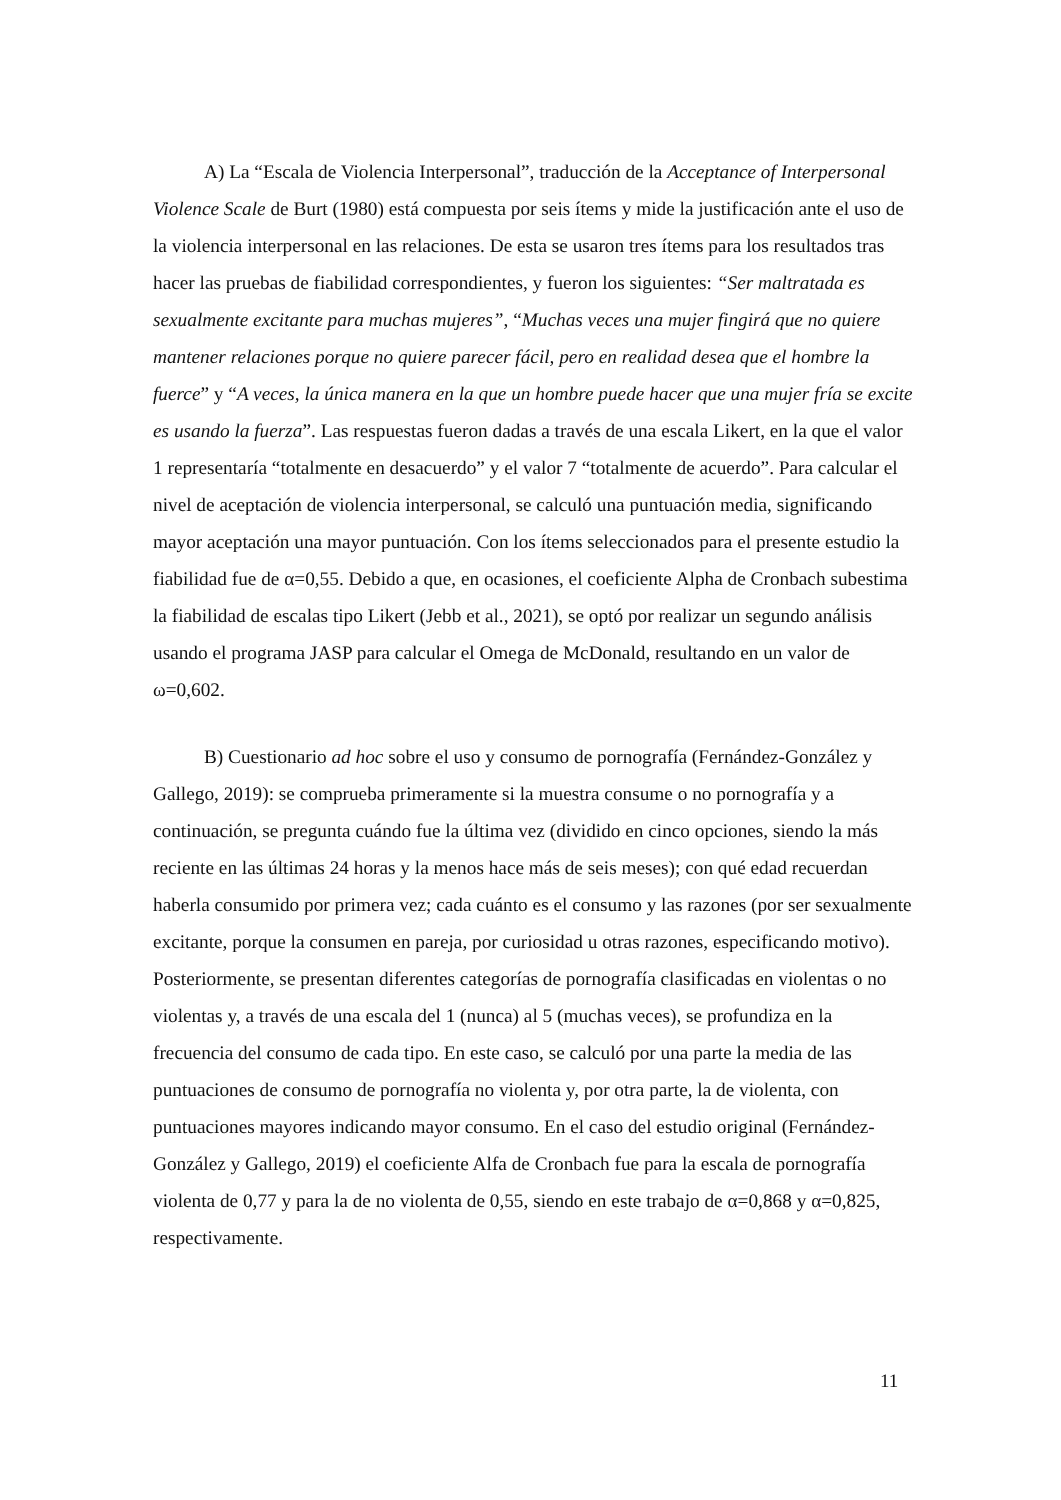A) La “Escala de Violencia Interpersonal”, traducción de la Acceptance of Interpersonal Violence Scale de Burt (1980) está compuesta por seis ítems y mide la justificación ante el uso de la violencia interpersonal en las relaciones. De esta se usaron tres ítems para los resultados tras hacer las pruebas de fiabilidad correspondientes, y fueron los siguientes: “Ser maltratada es sexualmente excitante para muchas mujeres”, “Muchas veces una mujer fingirá que no quiere mantener relaciones porque no quiere parecer fácil, pero en realidad desea que el hombre la fuerce” y “A veces, la única manera en la que un hombre puede hacer que una mujer fría se excite es usando la fuerza”. Las respuestas fueron dadas a través de una escala Likert, en la que el valor 1 representaría “totalmente en desacuerdo” y el valor 7 “totalmente de acuerdo”. Para calcular el nivel de aceptación de violencia interpersonal, se calculó una puntuación media, significando mayor aceptación una mayor puntuación. Con los ítems seleccionados para el presente estudio la fiabilidad fue de α=0,55. Debido a que, en ocasiones, el coeficiente Alpha de Cronbach subestima la fiabilidad de escalas tipo Likert (Jebb et al., 2021), se optó por realizar un segundo análisis usando el programa JASP para calcular el Omega de McDonald, resultando en un valor de ω=0,602.
B) Cuestionario ad hoc sobre el uso y consumo de pornografía (Fernández-González y Gallego, 2019): se comprueba primeramente si la muestra consume o no pornografía y a continuación, se pregunta cuándo fue la última vez (dividido en cinco opciones, siendo la más reciente en las últimas 24 horas y la menos hace más de seis meses); con qué edad recuerdan haberla consumido por primera vez; cada cuánto es el consumo y las razones (por ser sexualmente excitante, porque la consumen en pareja, por curiosidad u otras razones, especificando motivo). Posteriormente, se presentan diferentes categorías de pornografía clasificadas en violentas o no violentas y, a través de una escala del 1 (nunca) al 5 (muchas veces), se profundiza en la frecuencia del consumo de cada tipo. En este caso, se calculó por una parte la media de las puntuaciones de consumo de pornografía no violenta y, por otra parte, la de violenta, con puntuaciones mayores indicando mayor consumo. En el caso del estudio original (Fernández-González y Gallego, 2019) el coeficiente Alfa de Cronbach fue para la escala de pornografía violenta de 0,77 y para la de no violenta de 0,55, siendo en este trabajo de α=0,868 y α=0,825, respectivamente.
11